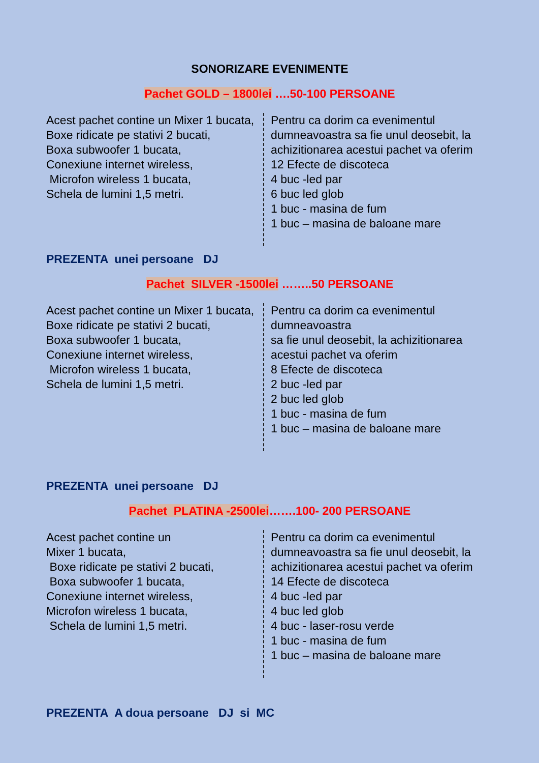SONORIZARE EVENIMENTE
Pachet GOLD – 1800lei ….50-100 PERSOANE
Acest pachet contine un Mixer 1 bucata,
Boxe ridicate pe stativi 2 bucati,
Boxa subwoofer 1 bucata,
Conexiune internet wireless,
Microfon wireless 1 bucata,
Schela de lumini 1,5 metri.
Pentru ca dorim ca evenimentul
dumneavoastra sa fie unul deosebit, la
achizitionarea acestui pachet va oferim
12 Efecte de discoteca
4 buc -led par
6 buc led glob
1 buc - masina de fum
1 buc – masina de baloane mare
PREZENTA unei persoane DJ
Pachet SILVER -1500lei ……..50 PERSOANE
Acest pachet contine un Mixer 1 bucata,
Boxe ridicate pe stativi 2 bucati,
Boxa subwoofer 1 bucata,
Conexiune internet wireless,
Microfon wireless 1 bucata,
Schela de lumini 1,5 metri.
Pentru ca dorim ca evenimentul
dumneavoastra
sa fie unul deosebit, la achizitionarea
acestui pachet va oferim
8 Efecte de discoteca
2 buc -led par
2 buc led glob
1 buc - masina de fum
1 buc – masina de baloane mare
PREZENTA unei persoane DJ
Pachet PLATINA -2500lei…….100- 200 PERSOANE
Acest pachet contine un
Mixer 1 bucata,
Boxe ridicate pe stativi 2 bucati,
Boxa subwoofer 1 bucata,
Conexiune internet wireless,
Microfon wireless 1 bucata,
Schela de lumini 1,5 metri.
Pentru ca dorim ca evenimentul
dumneavoastra sa fie unul deosebit, la
achizitionarea acestui pachet va oferim
14 Efecte de discoteca
4 buc -led par
4 buc led glob
4 buc - laser-rosu verde
1 buc - masina de fum
1 buc – masina de baloane mare
PREZENTA A doua persoane DJ si MC